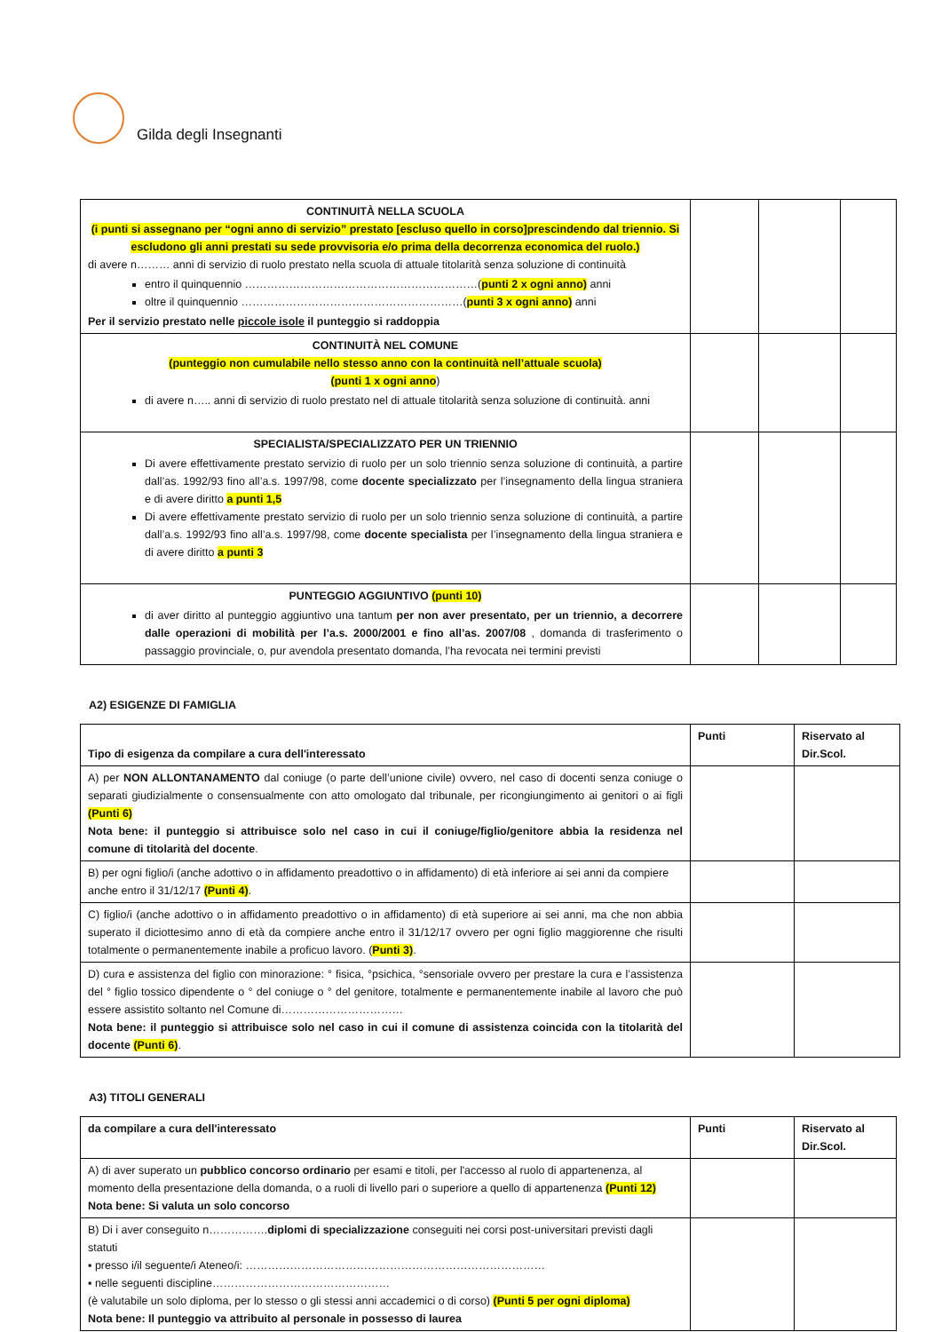Gilda degli Insegnanti
| CONTINUITÀ NELLA SCUOLA (i punti si assegnano per “ogni anno di servizio” prestato [escluso quello in corso]prescindendo dal triennio. Si escludono gli anni prestati su sede provvisoria e/o prima della decorrenza economica del ruolo.) di avere n……… anni di servizio di ruolo prestato nella scuola di attuale titolarità senza soluzione di continuità entro il quinquennio ………………………………………………………( punti 2 x ogni anno) anni oltre il quinquennio ……………………………………………………( punti 3 x ogni anno) anni Per il servizio prestato nelle piccole isole il punteggio si raddoppia | | | |
| CONTINUITÀ NEL COMUNE (punteggio non cumulabile nello stesso anno con la continuità nell’attuale scuola) (punti 1 x ogni anno ) di avere n….. anni di servizio di ruolo prestato nel di attuale titolarità senza soluzione di continuità. anni | | | |
| SPECIALISTA/SPECIALIZZATO PER UN TRIENNIO Di avere effettivamente prestato servizio di ruolo per un solo triennio senza soluzione di continuità, a partire dall’as. 1992/93 fino all’a.s. 1997/98, come docente specializzato per l’insegnamento della lingua straniera e di avere diritto a punti 1,5 Di avere effettivamente prestato servizio di ruolo per un solo triennio senza soluzione di continuità, a partire dall’a.s. 1992/93 fino all’a.s. 1997/98, come docente specialista per l’insegnamento della lingua straniera e di avere diritto a punti 3 | | | |
| PUNTEGGIO AGGIUNTIVO (punti 10) di aver diritto al punteggio aggiuntivo una tantum per non aver presentato, per un triennio, a decorrere dalle operazioni di mobilità per l’a.s. 2000/2001 e fino all’as. 2007/08 , domanda di trasferimento o passaggio provinciale, o, pur avendola presentato domanda, l’ha revocata nei termini previsti | | | |
A2) ESIGENZE DI FAMIGLIA
| Tipo di esigenza da compilare a cura dell'interessato | Punti | Riservato al Dir.Scol. |
| --- | --- | --- |
| A) per NON ALLONTANAMENTO dal coniuge (o parte dell’unione civile) ovvero, nel caso di docenti senza coniuge o separati giudizialmente o consensualmente con atto omologato dal tribunale, per ricongiungimento ai genitori o ai figli (Punti 6) Nota bene: il punteggio si attribuisce solo nel caso in cui il coniuge/figlio/genitore abbia la residenza nel comune di titolarità del docente . | | |
| B) per ogni figlio/i (anche adottivo o in affidamento preadottivo o in affidamento) di età inferiore ai sei anni da compiere anche entro il 31/12/17 (Punti 4) . | | |
| C) figlio/i (anche adottivo o in affidamento preadottivo o in affidamento) di età superiore ai sei anni, ma che non abbia superato il diciottesimo anno di età da compiere anche entro il 31/12/17 ovvero per ogni figlio maggiorenne che risulti totalmente o permanentemente inabile a proficuo lavoro. ( Punti 3) . | | |
| D) cura e assistenza del figlio con minorazione: ° fisica, °psichica, °sensoriale ovvero per prestare la cura e l’assistenza del ° figlio tossico dipendente o ° del coniuge o ° del genitore, totalmente e permanentemente inabile al lavoro che può essere assistito soltanto nel Comune di…………………………… Nota bene: il punteggio si attribuisce solo nel caso in cui il comune di assistenza coincida con la titolarità del docente (Punti 6) . | | |
A3) TITOLI GENERALI
| da compilare a cura dell'interessato | Punti | Riservato al Dir.Scol. |
| --- | --- | --- |
| A) di aver superato un pubblico concorso ordinario per esami e titoli, per l'accesso al ruolo di appartenenza, al momento della presentazione della domanda, o a ruoli di livello pari o superiore a quello di appartenenza (Punti 12) Nota bene: Si valuta un solo concorso | | |
| B) Di i aver conseguito n……………. diplomi di specializzazione conseguiti nei corsi post-universitari previsti dagli statuti ▪ presso i/il seguente/i Ateneo/i: ……………………………………………………………………… ▪ nelle seguenti discipline………………………………………… (è valutabile un solo diploma, per lo stesso o gli stessi anni accademici o di corso) (Punti 5 per ogni diploma) Nota bene: Il punteggio va attribuito al personale in possesso di laurea | | |